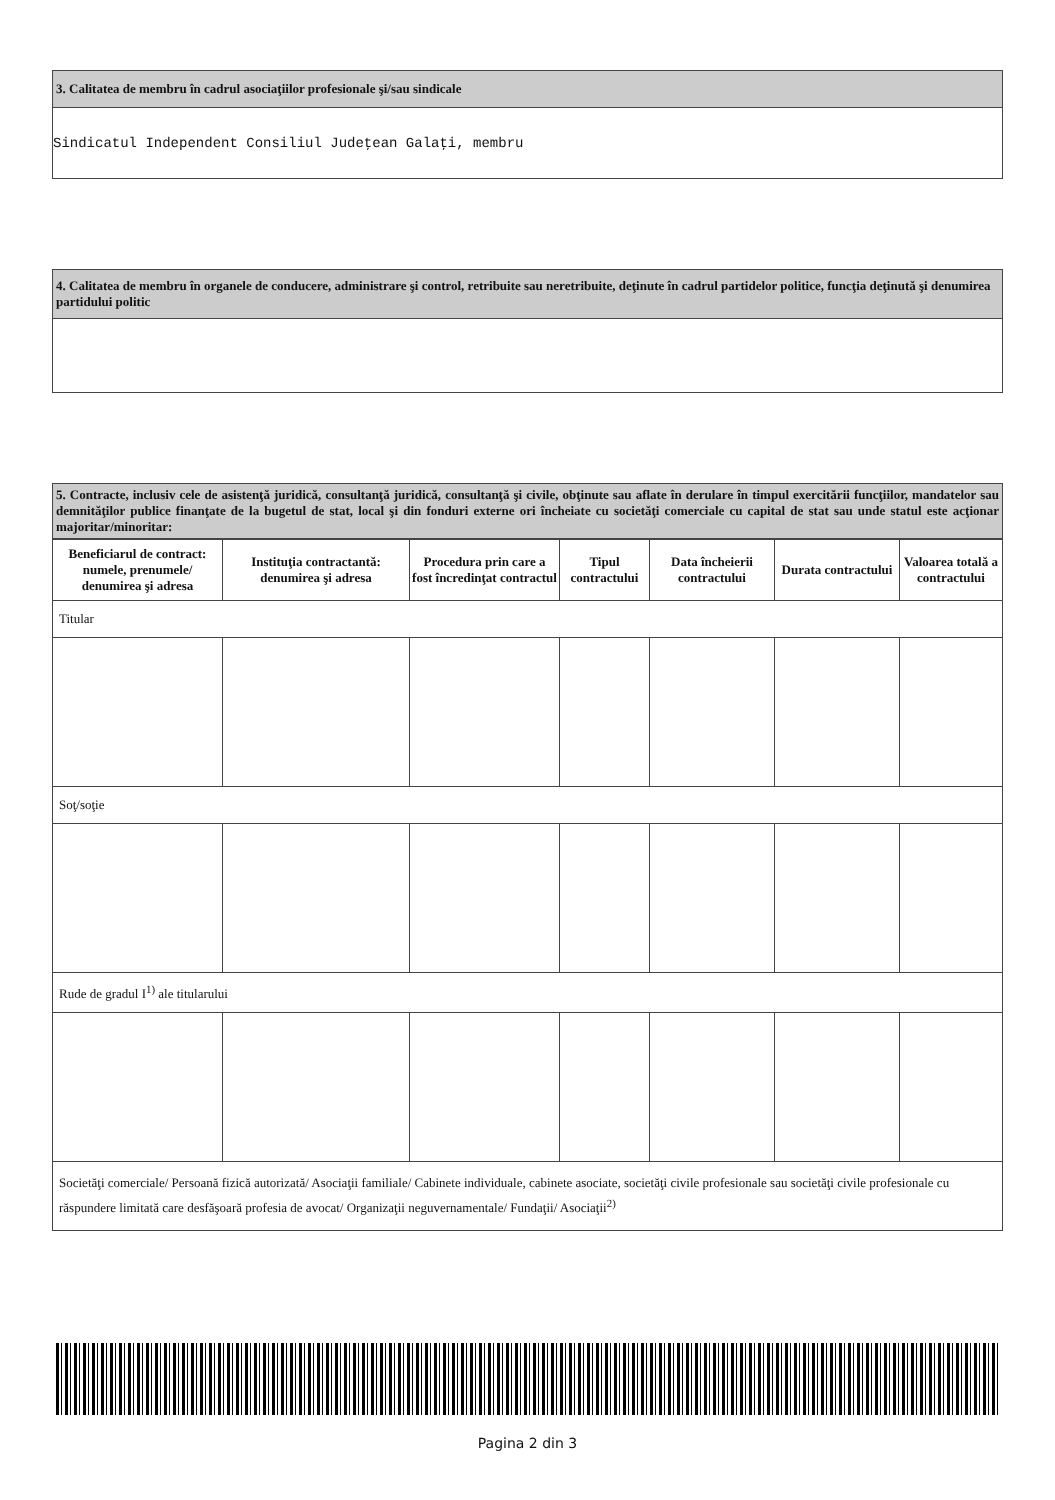3. Calitatea de membru în cadrul asociaţiilor profesionale şi/sau sindicale
Sindicatul Independent Consiliul Judeţean Galaţi, membru
4. Calitatea de membru în organele de conducere, administrare şi control, retribuite sau neretribuite, deţinute în cadrul partidelor politice, funcţia deţinută şi denumirea partidului politic
5. Contracte, inclusiv cele de asistenţă juridică, consultanţă juridică, consultanţă şi civile, obţinute sau aflate în derulare în timpul exercitării funcţiilor, mandatelor sau demnităţilor publice finanţate de la bugetul de stat, local şi din fonduri externe ori încheiate cu societăţi comerciale cu capital de stat sau unde statul este acţionar majoritar/minoritar:
| Beneficiarul de contract: numele, prenumele/ denumirea şi adresa | Instituţia contractantă: denumirea şi adresa | Procedura prin care a fost încredinţat contractul | Tipul contractului | Data încheierii contractului | Durata contractului | Valoarea totală a contractului |
| --- | --- | --- | --- | --- | --- | --- |
| Titular | | | | | | |
| Soţ/soţie | | | | | | |
| Rude de gradul I<sup>1)</sup> ale titularului | | | | | | |
| Societăţi comerciale/ Persoană fizică autorizată/ Asociaţii familiale/ Cabinete individuale, cabinete asociate, societăţi civile profesionale sau societăţi civile profesionale cu răspundere limitată care desfăşoară profesia de avocat/ Organizaţii neguvernamentale/ Fundaţii/ Asociaţii<sup>2)</sup> | | | | | | |
Pagina 2 din 3